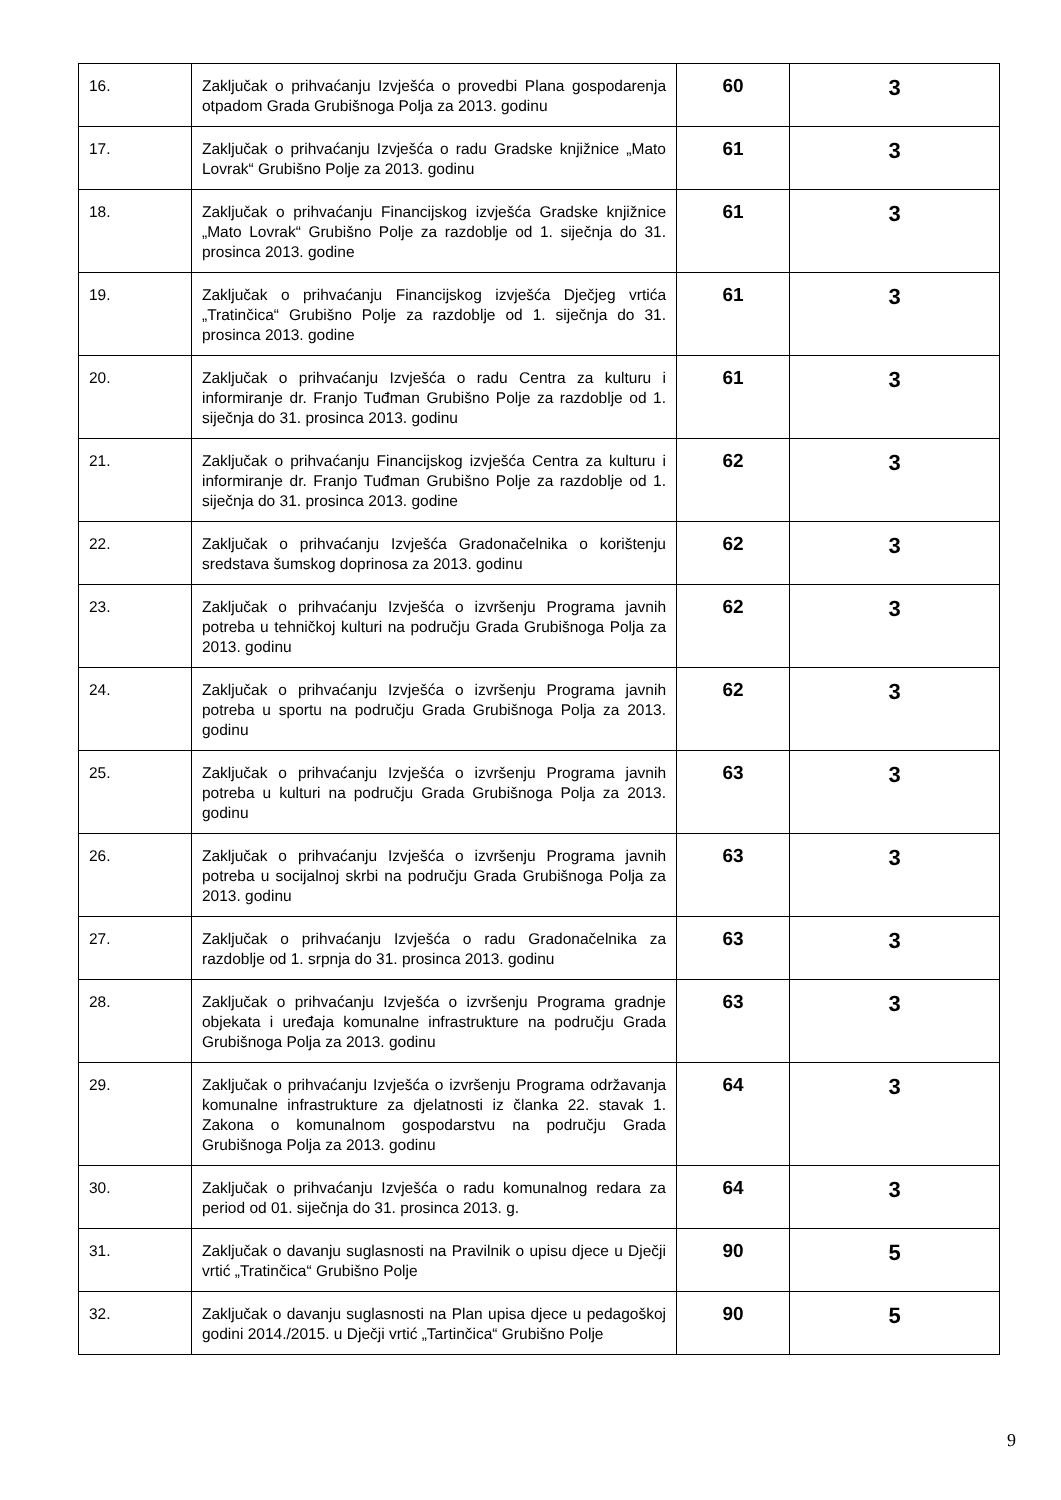| 16. | Zaključak o prihvaćanju Izvješća o provedbi Plana gospodarenja otpadom Grada Grubišnoga Polja za 2013. godinu | 60 | 3 |
| 17. | Zaključak o prihvaćanju Izvješća o radu Gradske knjižnice „Mato Lovrak“ Grubišno Polje za 2013. godinu | 61 | 3 |
| 18. | Zaključak o prihvaćanju Financijskog izvješća Gradske knjižnice „Mato Lovrak“ Grubišno Polje za razdoblje od 1. siječnja do 31. prosinca 2013. godine | 61 | 3 |
| 19. | Zaključak o prihvaćanju Financijskog izvješća Dječjeg vrtića „Tratinčica“ Grubišno Polje za razdoblje od 1. siječnja do 31. prosinca 2013. godine | 61 | 3 |
| 20. | Zaključak o prihvaćanju Izvješća o radu Centra za kulturu i informiranje dr. Franjo Tuđman Grubišno Polje za razdoblje od 1. siječnja do 31. prosinca 2013. godinu | 61 | 3 |
| 21. | Zaključak o prihvaćanju Financijskog izvješća Centra za kulturu i informiranje dr. Franjo Tuđman Grubišno Polje za razdoblje od 1. siječnja do 31. prosinca 2013. godine | 62 | 3 |
| 22. | Zaključak o prihvaćanju Izvješća Gradonačelnika o korištenju sredstava šumskog doprinosa za 2013. godinu | 62 | 3 |
| 23. | Zaključak o prihvaćanju Izvješća o izvršenju Programa javnih potreba u tehničkoj kulturi na području Grada Grubišnoga Polja za 2013. godinu | 62 | 3 |
| 24. | Zaključak o prihvaćanju Izvješća o izvršenju Programa javnih potreba u sportu na području Grada Grubišnoga Polja za 2013. godinu | 62 | 3 |
| 25. | Zaključak o prihvaćanju Izvješća o izvršenju Programa javnih potreba u kulturi na području Grada Grubišnoga Polja za 2013. godinu | 63 | 3 |
| 26. | Zaključak o prihvaćanju Izvješća o izvršenju Programa javnih potreba u socijalnoj skrbi na području Grada Grubišnoga Polja za 2013. godinu | 63 | 3 |
| 27. | Zaključak o prihvaćanju Izvješća o radu Gradonačelnika za razdoblje od 1. srpnja do 31. prosinca 2013. godinu | 63 | 3 |
| 28. | Zaključak o prihvaćanju Izvješća o izvršenju Programa gradnje objekata i uređaja komunalne infrastrukture na području Grada Grubišnoga Polja za 2013. godinu | 63 | 3 |
| 29. | Zaključak o prihvaćanju Izvješća o izvršenju Programa održavanja komunalne infrastrukture za djelatnosti iz članka 22. stavak 1. Zakona o komunalnom gospodarstvu na području Grada Grubišnoga Polja za 2013. godinu | 64 | 3 |
| 30. | Zaključak o prihvaćanju Izvješća o radu komunalnog redara za period od 01. siječnja do 31. prosinca 2013. g. | 64 | 3 |
| 31. | Zaključak o davanju suglasnosti na Pravilnik o upisu djece u Dječji vrtić „Tratinčica“ Grubišno Polje | 90 | 5 |
| 32. | Zaključak o davanju suglasnosti na Plan upisa djece u pedagoškoj godini 2014./2015. u Dječji vrtić „Tartinčica“ Grubišno Polje | 90 | 5 |
9